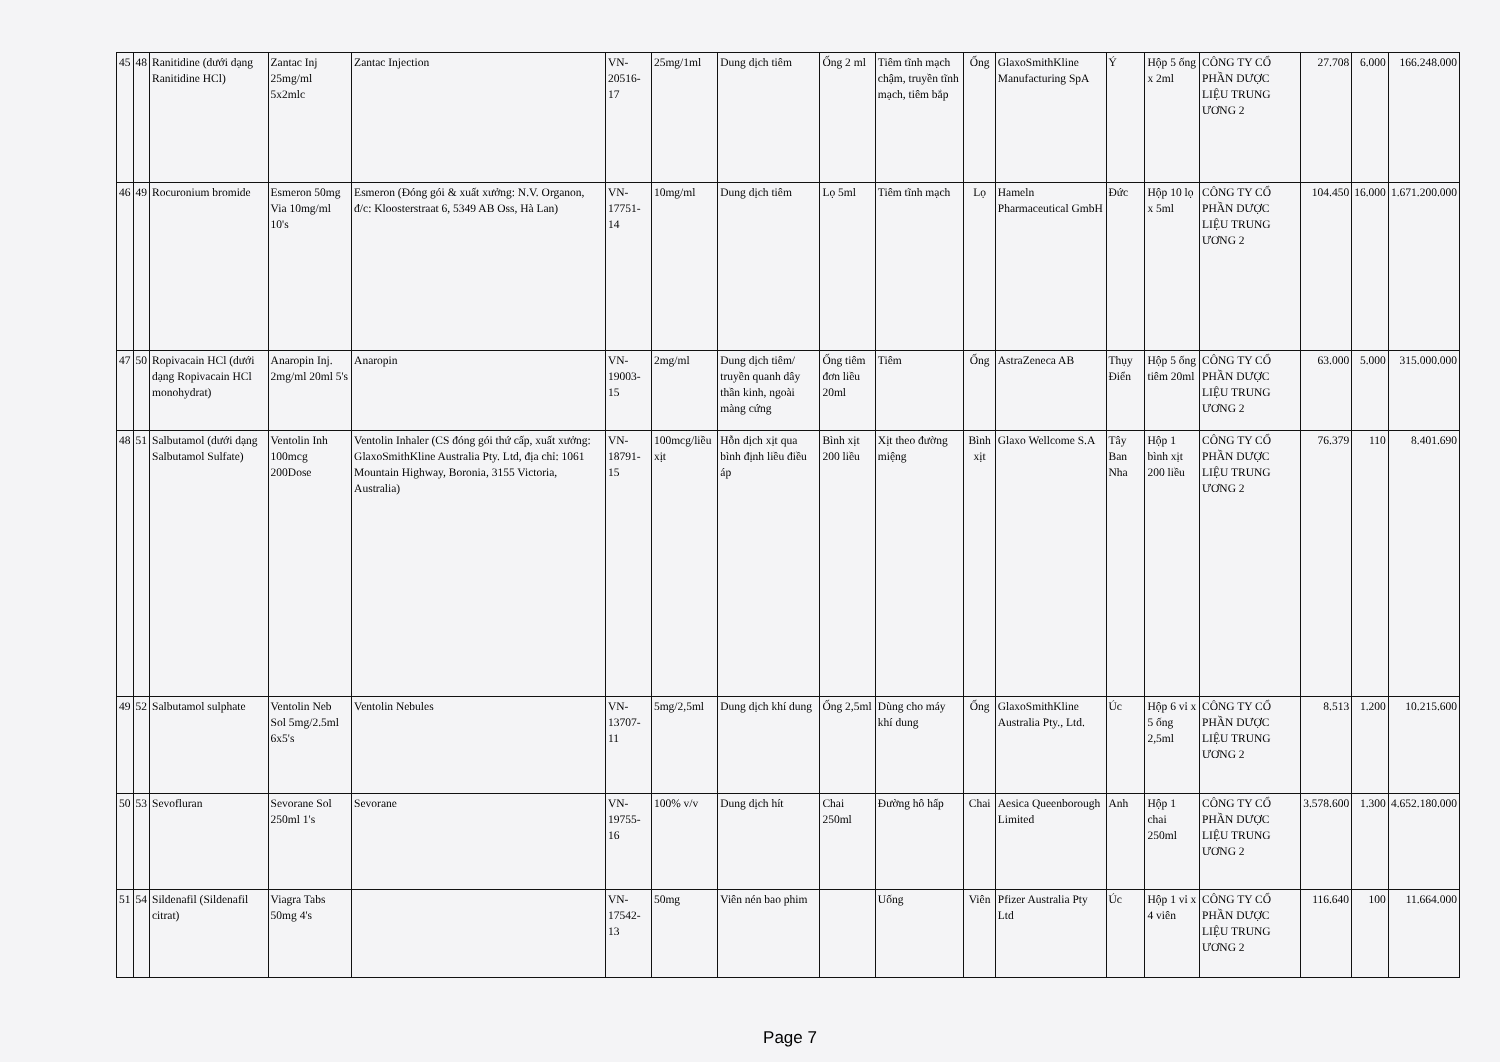| 45 | 48 | Ranitidine (dưới dạng Ranitidine HCl) | Zantac Inj 25mg/ml 5x2mlc | Zantac Injection | VN-20516-17 | 25mg/1ml | Dung dịch tiêm | Ống 2 ml | Tiêm tĩnh mạch chậm, truyền tĩnh mạch, tiêm bắp | Ống | GlaxoSmithKline Manufacturing SpA | Ý | Hộp 5 ống x 2ml | CÔNG TY CỔ PHẦN DƯỢC LIỆU TRUNG ƯƠNG 2 | 27.708 | 6.000 | 166.248.000 |
| 46 | 49 | Rocuronium bromide | Esmeron 50mg Via 10mg/ml 10's | Esmeron (Đóng gói & xuất xưởng: N.V. Organon, đ/c: Kloosterstraat 6, 5349 AB Oss, Hà Lan) | VN-17751-14 | 10mg/ml | Dung dịch tiêm | Lọ 5ml | Tiêm tĩnh mạch | Lọ | Hameln Pharmaceutical GmbH | Đức | Hộp 10 lọ x 5ml | CÔNG TY CỔ PHẦN DƯỢC LIỆU TRUNG ƯƠNG 2 | 104.450 | 16.000 | 1.671.200.000 |
| 47 | 50 | Ropivacain HCl (dưới dạng Ropivacain HCl monohydrat) | Anaropin Inj. 2mg/ml 20ml 5's | Anaropin | VN-19003-15 | 2mg/ml | Dung dịch tiêm/ truyền quanh dây thần kinh, ngoài màng cứng | Ống tiêm đơn liều 20ml | Tiêm | Ống | AstraZeneca AB | Thụy Điển | Hộp 5 ống tiêm 20ml | CÔNG TY CỔ PHẦN DƯỢC LIỆU TRUNG ƯƠNG 2 | 63.000 | 5.000 | 315.000.000 |
| 48 | 51 | Salbutamol (dưới dạng Salbutamol Sulfate) | Ventolin Inh 100mcg 200Dose | Ventolin Inhaler (CS đóng gói thứ cấp, xuất xưởng: GlaxoSmithKline Australia Pty. Ltd, địa chỉ: 1061 Mountain Highway, Boronia, 3155 Victoria, Australia) | VN-18791-15 | 100mcg/liều xịt | Hỗn dịch xịt qua bình định liều điều áp | Bình xịt 200 liều | Xịt theo đường miệng | Bình xịt | Glaxo Wellcome S.A | Tây Ban Nha | Hộp 1 bình xịt 200 liều | CÔNG TY CỔ PHẦN DƯỢC LIỆU TRUNG ƯƠNG 2 | 76.379 | 110 | 8.401.690 |
| 49 | 52 | Salbutamol sulphate | Ventolin Neb Sol 5mg/2.5ml 6x5's | Ventolin Nebules | VN-13707-11 | 5mg/2,5ml | Dung dịch khí dung | Ống 2,5ml | Dùng cho máy khí dung | Ống | GlaxoSmithKline Australia Pty., Ltd. | Úc | Hộp 6 vỉ x 5 ống 2,5ml | CÔNG TY CỔ PHẦN DƯỢC LIỆU TRUNG ƯƠNG 2 | 8.513 | 1.200 | 10.215.600 |
| 50 | 53 | Sevofluran | Sevorane Sol 250ml 1's | Sevorane | VN-19755-16 | 100% v/v | Dung dịch hít | Chai 250ml | Đường hô hấp | Chai | Aesica Queenborough Limited | Anh | Hộp 1 chai 250ml | CÔNG TY CỔ PHẦN DƯỢC LIỆU TRUNG ƯƠNG 2 | 3.578.600 | 1.300 | 4.652.180.000 |
| 51 | 54 | Sildenafil (Sildenafil citrat) | Viagra Tabs 50mg 4's | | VN-17542-13 | 50mg | Viên nén bao phim | | Uống | Viên | Pfizer Australia Pty Ltd | Úc | Hộp 1 vỉ x 4 viên | CÔNG TY CỔ PHẦN DƯỢC LIỆU TRUNG ƯƠNG 2 | 116.640 | 100 | 11.664.000 |
Page 7